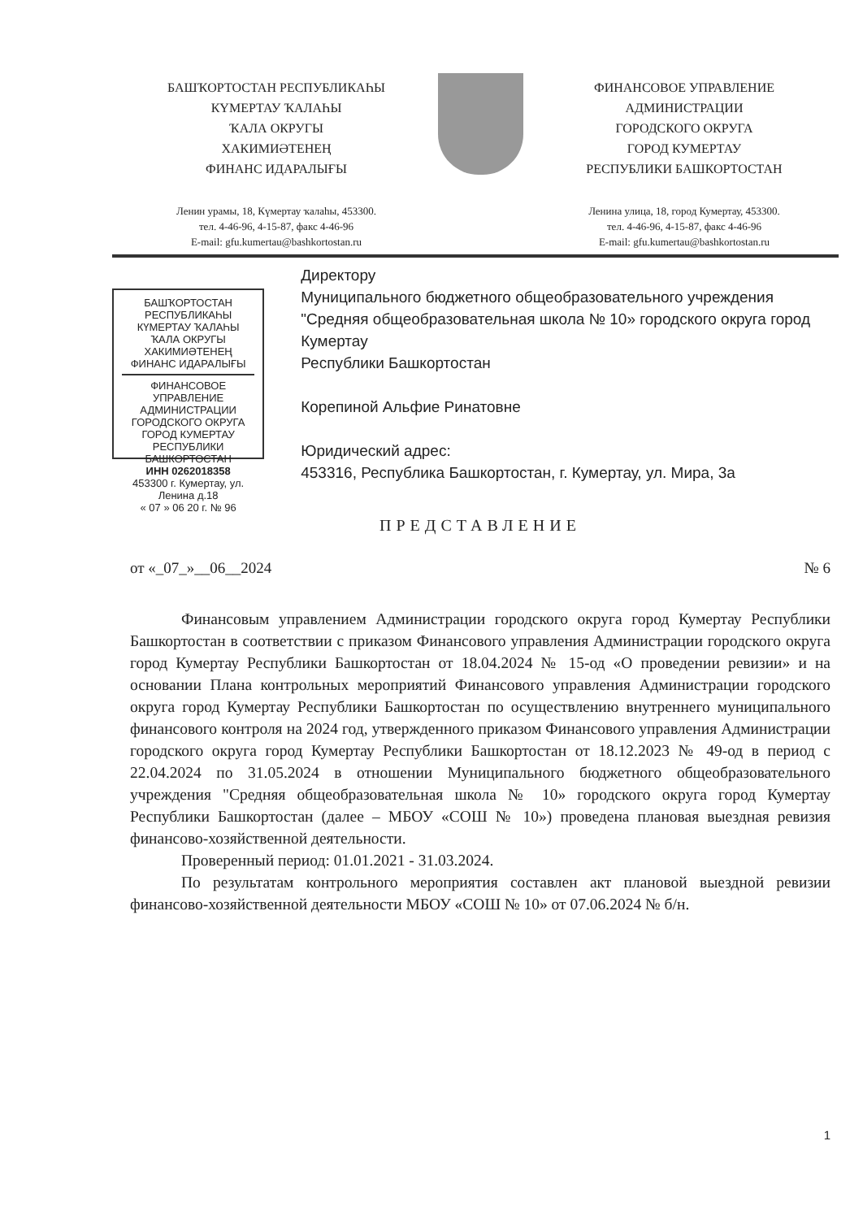БАШҠОРТОСТАН РЕСПУБЛИКАҺЫ
КҮМЕРТАУ ҠАЛАҺЫ
ҠАЛА ОКРУГЫ
ХАКИМИӘТЕНЕҢ
ФИНАНС ИДАРАЛЫҒЫ
Ленин урамы, 18, Күмертау ҡалаһы, 453300.
тел. 4-46-96, 4-15-87, факс 4-46-96
E-mail: gfu.kumertau@bashkortostan.ru
ФИНАНСОВОЕ УПРАВЛЕНИЕ
АДМИНИСТРАЦИИ
ГОРОДСКОГО ОКРУГА
ГОРОД КУМЕРТАУ
РЕСПУБЛИКИ БАШКОРТОСТАН
Ленина улица, 18, город Кумертау, 453300.
тел. 4-46-96, 4-15-87, факс 4-46-96
E-mail: gfu.kumertau@bashkortostan.ru
БАШҠОРТОСТАН РЕСПУБЛИКАҺЫ КҮМЕРТАУ ҠАЛАҺЫ ҠАЛА ОКРУГЫ ХАКИМИӘТЕНЕҢ ФИНАНС ИДАРАЛЫҒЫ
ФИНАНСОВОЕ УПРАВЛЕНИЕ АДМИНИСТРАЦИИ ГОРОДСКОГО ОКРУГА ГОРОД КУМЕРТАУ РЕСПУБЛИКИ БАШКОРТОСТАН
ИНН 0262018358
453300 г. Кумертау, ул. Ленина д.18
« 07 » 06 20 г. № 96
Директору
Муниципального бюджетного общеобразовательного учреждения "Средняя общеобразовательная школа № 10» городского округа город Кумертау
Республики Башкортостан
Корепиной Альфие Ринатовне
Юридический адрес:
453316, Республика Башкортостан, г. Кумертау, ул. Мира, 3а
ПРЕДСТАВЛЕНИЕ
от «_07_»__06__2024 № 6
Финансовым управлением Администрации городского округа город Кумертау Республики Башкортостан в соответствии с приказом Финансового управления Администрации городского округа город Кумертау Республики Башкортостан от 18.04.2024 № 15-од «О проведении ревизии» и на основании Плана контрольных мероприятий Финансового управления Администрации городского округа город Кумертау Республики Башкортостан по осуществлению внутреннего муниципального финансового контроля на 2024 год, утвержденного приказом Финансового управления Администрации городского округа город Кумертау Республики Башкортостан от 18.12.2023 № 49-од в период с 22.04.2024 по 31.05.2024 в отношении Муниципального бюджетного общеобразовательного учреждения "Средняя общеобразовательная школа № 10» городского округа город Кумертау Республики Башкортостан (далее – МБОУ «СОШ № 10») проведена плановая выездная ревизия финансово-хозяйственной деятельности.
Проверенный период: 01.01.2021 - 31.03.2024.
По результатам контрольного мероприятия составлен акт плановой выездной ревизии финансово-хозяйственной деятельности МБОУ «СОШ № 10» от 07.06.2024 № б/н.
1